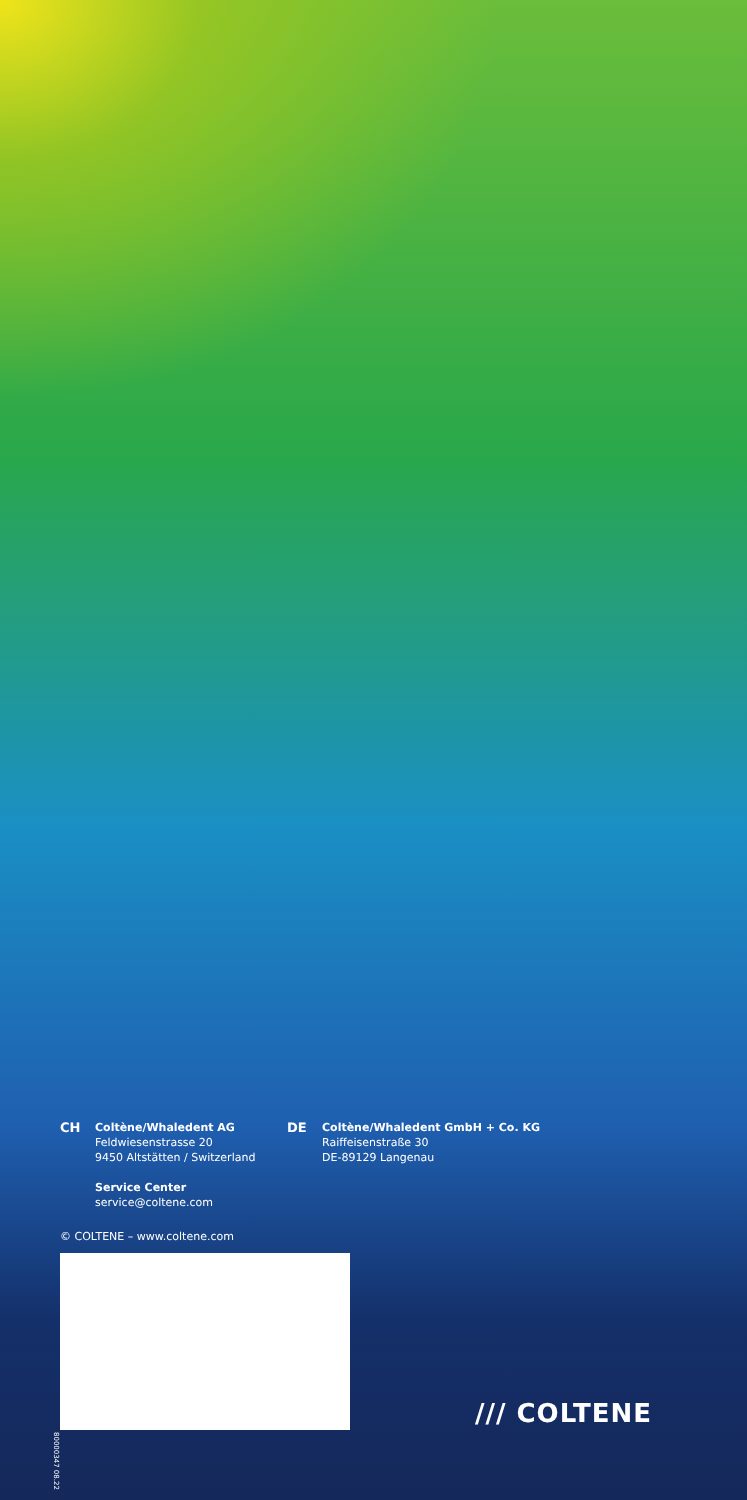CH
Coltène/Whaledent AG
Feldwiesenstrasse 20
9450 Altstätten / Switzerland
Service Center
service@coltene.com
DE
Coltène/Whaledent GmbH + Co. KG
Raiffeisenstraße 30
DE-89129 Langenau
© COLTENE – www.coltene.com
80000347 08.22
/// COLTENE